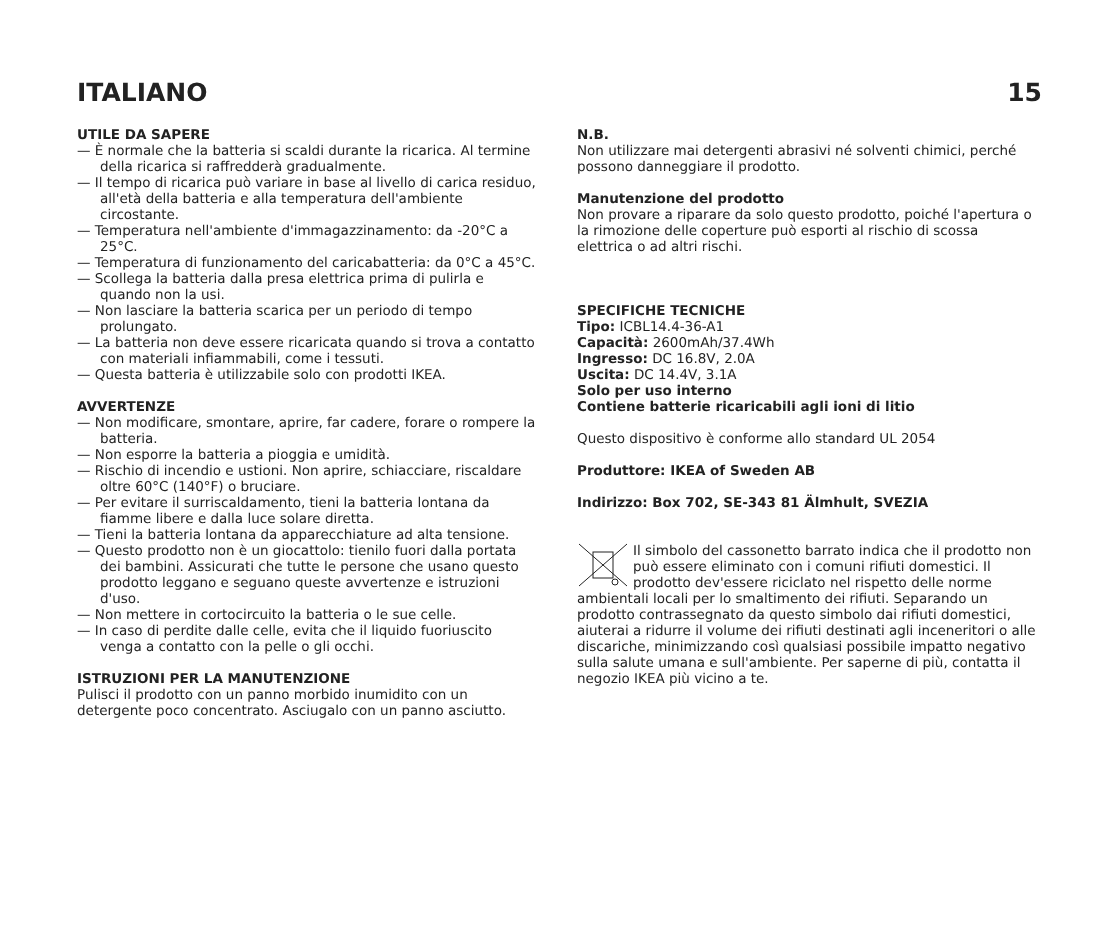ITALIANO 15
UTILE DA SAPERE
— È normale che la batteria si scaldi durante la ricarica. Al termine della ricarica si raffredderà gradualmente.
— Il tempo di ricarica può variare in base al livello di carica residuo, all'età della batteria e alla temperatura dell'ambiente circostante.
— Temperatura nell'ambiente d'immagazzinamento: da -20°C a 25°C.
— Temperatura di funzionamento del caricabatteria: da 0°C a 45°C.
— Scollega la batteria dalla presa elettrica prima di pulirla e quando non la usi.
— Non lasciare la batteria scarica per un periodo di tempo prolungato.
— La batteria non deve essere ricaricata quando si trova a contatto con materiali infiammabili, come i tessuti.
— Questa batteria è utilizzabile solo con prodotti IKEA.
AVVERTENZE
— Non modificare, smontare, aprire, far cadere, forare o rompere la batteria.
— Non esporre la batteria a pioggia e umidità.
— Rischio di incendio e ustioni. Non aprire, schiacciare, riscaldare oltre 60°C (140°F) o bruciare.
— Per evitare il surriscaldamento, tieni la batteria lontana da fiamme libere e dalla luce solare diretta.
— Tieni la batteria lontana da apparecchiature ad alta tensione.
— Questo prodotto non è un giocattolo: tienilo fuori dalla portata dei bambini. Assicurati che tutte le persone che usano questo prodotto leggano e seguano queste avvertenze e istruzioni d'uso.
— Non mettere in cortocircuito la batteria o le sue celle.
— In caso di perdite dalle celle, evita che il liquido fuoriuscito venga a contatto con la pelle o gli occhi.
ISTRUZIONI PER LA MANUTENZIONE
Pulisci il prodotto con un panno morbido inumidito con un detergente poco concentrato. Asciugalo con un panno asciutto.
N.B.
Non utilizzare mai detergenti abrasivi né solventi chimici, perché possono danneggiare il prodotto.
Manutenzione del prodotto
Non provare a riparare da solo questo prodotto, poiché l'apertura o la rimozione delle coperture può esporti al rischio di scossa elettrica o ad altri rischi.
SPECIFICHE TECNICHE
Tipo: ICBL14.4-36-A1
Capacità: 2600mAh/37.4Wh
Ingresso: DC 16.8V, 2.0A
Uscita: DC 14.4V, 3.1A
Solo per uso interno
Contiene batterie ricaricabili agli ioni di litio
Questo dispositivo è conforme allo standard UL 2054
Produttore: IKEA of Sweden AB
Indirizzo: Box 702, SE-343 81 Älmhult, SVEZIA
Il simbolo del cassonetto barrato indica che il prodotto non può essere eliminato con i comuni rifiuti domestici. Il prodotto dev'essere riciclato nel rispetto delle norme ambientali locali per lo smaltimento dei rifiuti. Separando un prodotto contrassegnato da questo simbolo dai rifiuti domestici, aiuterai a ridurre il volume dei rifiuti destinati agli inceneritori o alle discariche, minimizzando così qualsiasi possibile impatto negativo sulla salute umana e sull'ambiente. Per saperne di più, contatta il negozio IKEA più vicino a te.